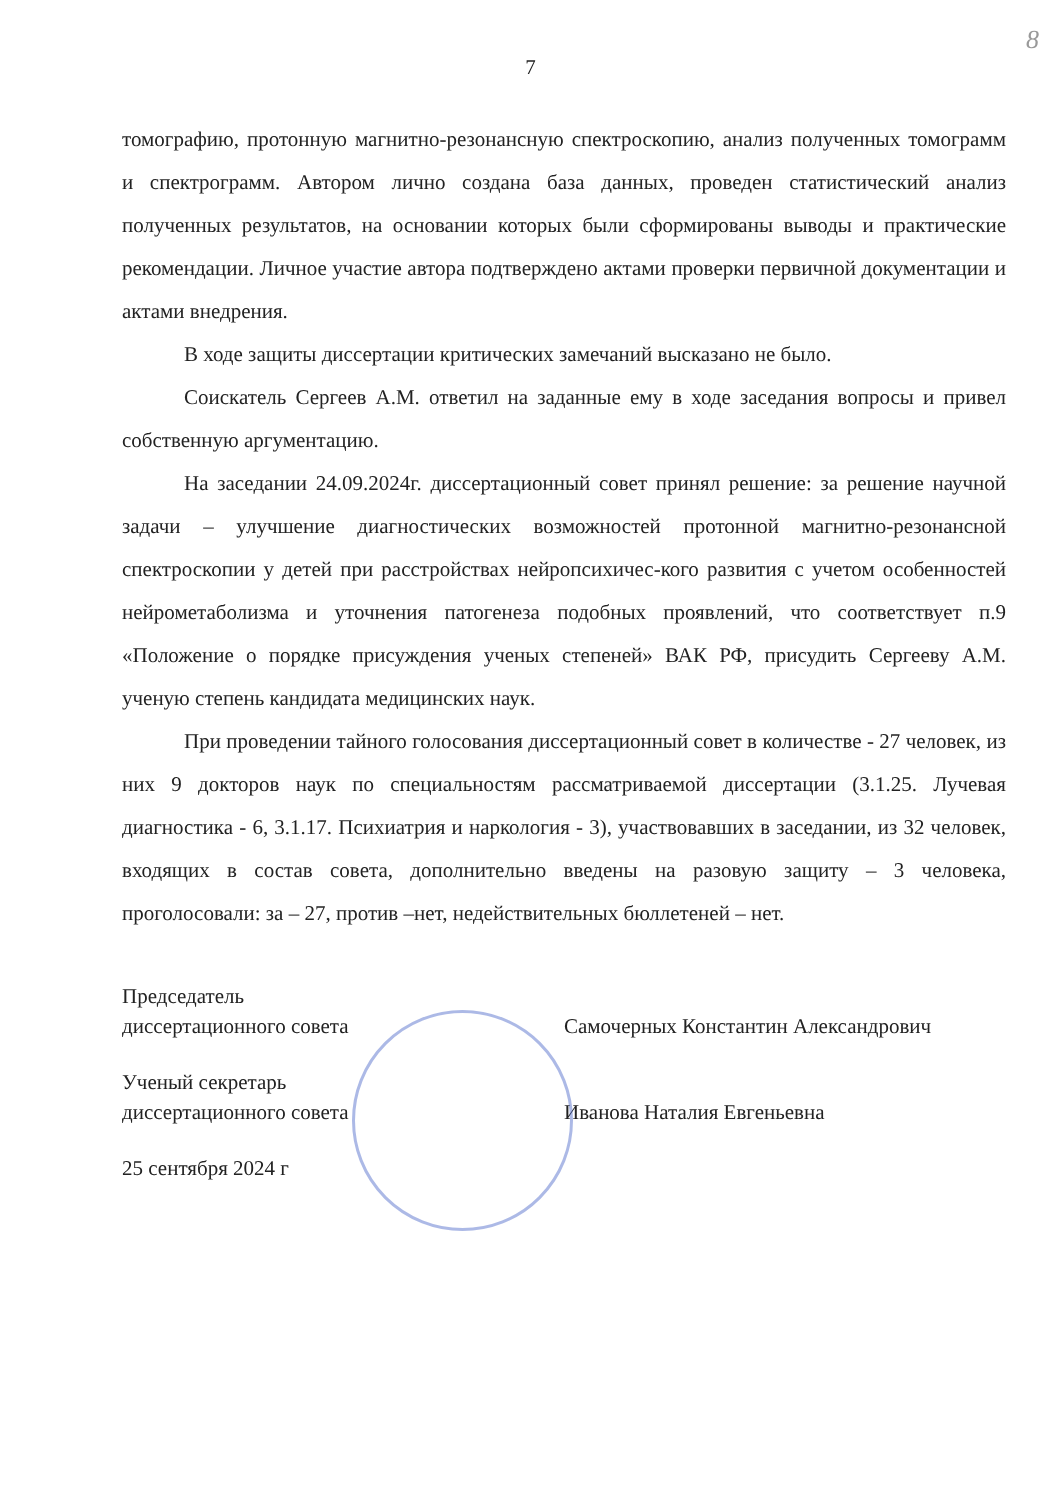8
7
томографию, протонную магнитно-резонансную спектроскопию, анализ полученных томограмм и спектрограмм. Автором лично создана база данных, проведен статистический анализ полученных результатов, на основании которых были сформированы выводы и практические рекомендации. Личное участие автора подтверждено актами проверки первичной документации и актами внедрения.
В ходе защиты диссертации критических замечаний высказано не было.
Соискатель Сергеев А.М. ответил на заданные ему в ходе заседания вопросы и привел собственную аргументацию.
На заседании 24.09.2024г. диссертационный совет принял решение: за решение научной задачи – улучшение диагностических возможностей протонной магнитно-резонансной спектроскопии у детей при расстройствах нейропсихичес-кого развития с учетом особенностей нейрометаболизма и уточнения патогенеза подобных проявлений, что соответствует п.9 «Положение о порядке присуждения ученых степеней» ВАК РФ, присудить Сергееву А.М. ученую степень кандидата медицинских наук.
При проведении тайного голосования диссертационный совет в количестве - 27 человек, из них 9 докторов наук по специальностям рассматриваемой диссертации (3.1.25. Лучевая диагностика - 6, 3.1.17. Психиатрия и наркология - 3), участвовавших в заседании, из 32 человек, входящих в состав совета, дополнительно введены на разовую защиту – 3 человека, проголосовали: за – 27, против –нет, недействительных бюллетеней – нет.
Председатель
диссертационного совета
Самочерных Константин Александрович
Ученый секретарь
диссертационного совета
Иванова Наталия Евгеньевна
25 сентября 2024 г